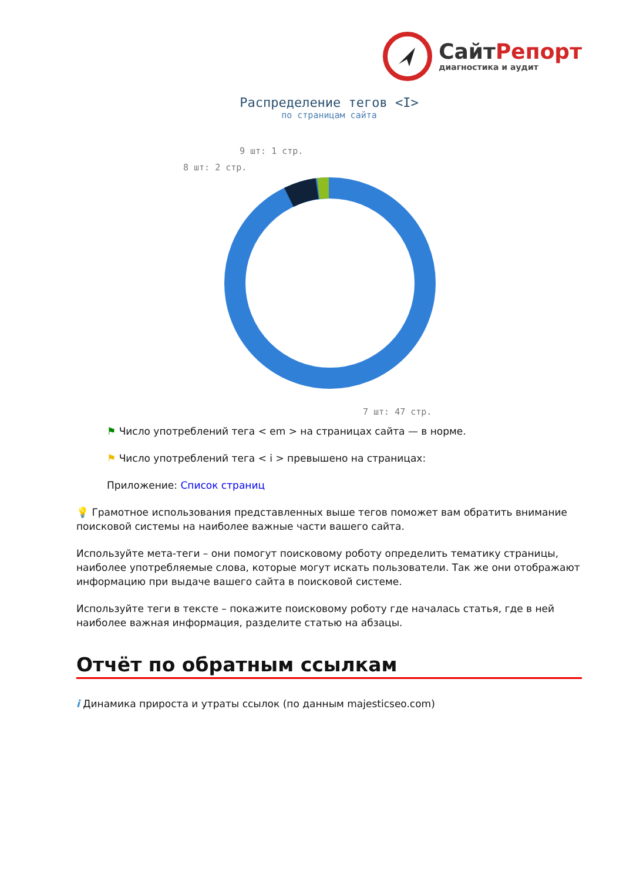СайтРепорт
диагностика и аудит
Распределение тегов <I>
по страницам сайта
9 шт: 1 стр.
8 шт: 2 стр.
7 шт: 47 стр.
⚑ Число употреблений тега < em > на страницах сайта — в норме.
⚑ Число употреблений тега < i > превышено на страницах:
Приложение: Список страниц
💡 Грамотное использования представленных выше тегов поможет вам обратить внимание поисковой системы на наиболее важные части вашего сайта.
Используйте мета-теги – они помогут поисковому роботу определить тематику страницы, наиболее употребляемые слова, которые могут искать пользователи. Так же они отображают информацию при выдаче вашего сайта в поисковой системе.
Используйте теги в тексте – покажите поисковому роботу где началась статья, где в ней наиболее важная информация, разделите статью на абзацы.
Отчёт по обратным ссылкам
i Динамика прироста и утраты ссылок (по данным majesticseo.com)